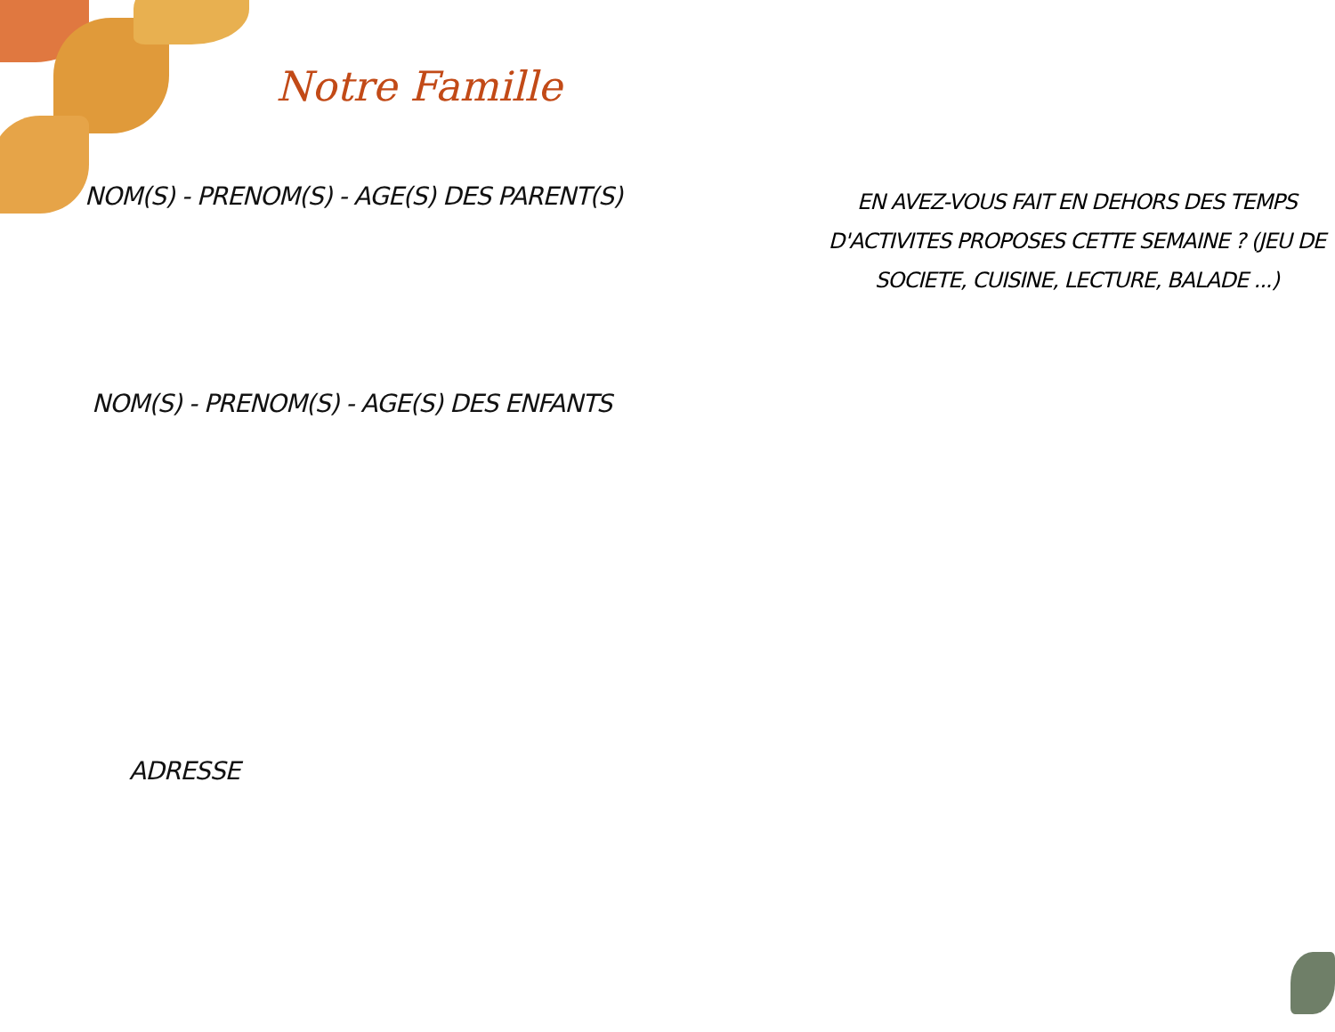Notre Famille
NOM(S) - PRENOM(S) - AGE(S) DES PARENT(S)
NOM(S) - PRENOM(S) - AGE(S) DES ENFANTS
ADRESSE
EN AVEZ-VOUS FAIT EN DEHORS DES TEMPS D'ACTIVITES PROPOSES CETTE SEMAINE ? (JEU DE SOCIETE, CUISINE, LECTURE, BALADE ...)